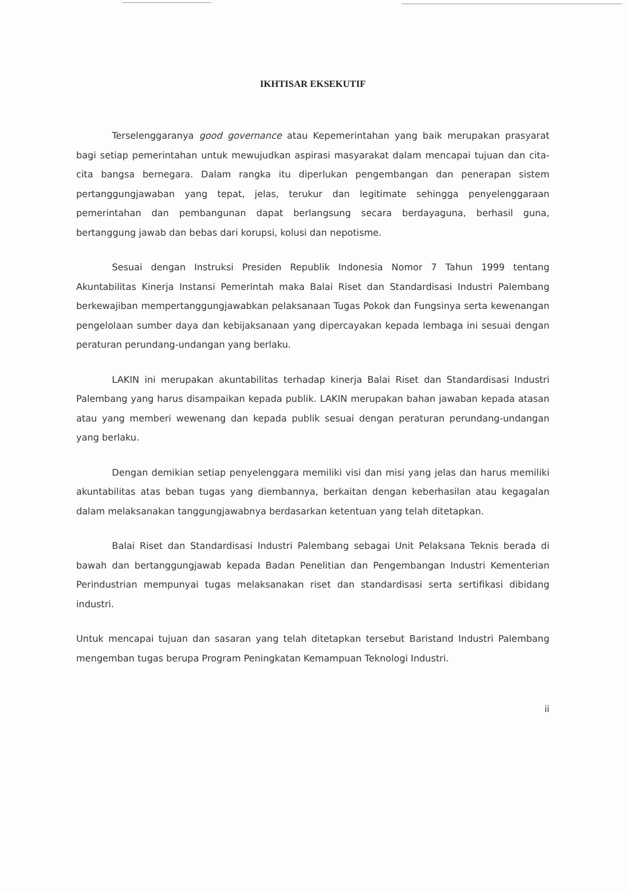IKHTISAR EKSEKUTIF
Terselenggaranya good governance atau Kepemerintahan yang baik merupakan prasyarat bagi setiap pemerintahan untuk mewujudkan aspirasi masyarakat dalam mencapai tujuan dan cita-cita bangsa bernegara. Dalam rangka itu diperlukan pengembangan dan penerapan sistem pertanggungjawaban yang tepat, jelas, terukur dan legitimate sehingga penyelenggaraan pemerintahan dan pembangunan dapat berlangsung secara berdayaguna, berhasil guna, bertanggung jawab dan bebas dari korupsi, kolusi dan nepotisme.
Sesuai dengan Instruksi Presiden Republik Indonesia Nomor 7 Tahun 1999 tentang Akuntabilitas Kinerja Instansi Pemerintah maka Balai Riset dan Standardisasi Industri Palembang berkewajiban mempertanggungjawabkan pelaksanaan Tugas Pokok dan Fungsinya serta kewenangan pengelolaan sumber daya dan kebijaksanaan yang dipercayakan kepada lembaga ini sesuai dengan peraturan perundang-undangan yang berlaku.
LAKIN ini merupakan akuntabilitas terhadap kinerja Balai Riset dan Standardisasi Industri Palembang yang harus disampaikan kepada publik. LAKIN merupakan bahan jawaban kepada atasan atau yang memberi wewenang dan kepada publik sesuai dengan peraturan perundang-undangan yang berlaku.
Dengan demikian setiap penyelenggara memiliki visi dan misi yang jelas dan harus memiliki akuntabilitas atas beban tugas yang diembannya, berkaitan dengan keberhasilan atau kegagalan dalam melaksanakan tanggungjawabnya berdasarkan ketentuan yang telah ditetapkan.
Balai Riset dan Standardisasi Industri Palembang sebagai Unit Pelaksana Teknis berada di bawah dan bertanggungjawab kepada Badan Penelitian dan Pengembangan Industri Kementerian Perindustrian mempunyai tugas melaksanakan riset dan standardisasi serta sertifikasi dibidang industri.
Untuk mencapai tujuan dan sasaran yang telah ditetapkan tersebut Baristand Industri Palembang mengemban tugas berupa Program Peningkatan Kemampuan Teknologi Industri.
ii